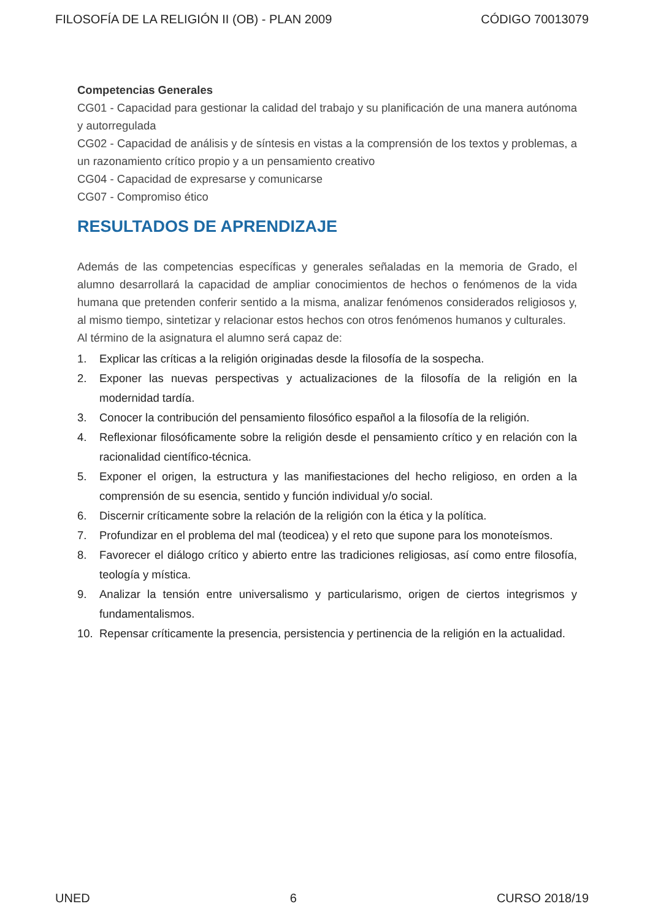FILOSOFÍA DE LA RELIGIÓN II (OB) - PLAN 2009 CÓDIGO 70013079
Competencias Generales
CG01 - Capacidad para gestionar la calidad del trabajo y su planificación de una manera autónoma y autorregulada
CG02 - Capacidad de análisis y de síntesis en vistas a la comprensión de los textos y problemas, a un razonamiento crítico propio y a un pensamiento creativo
CG04 - Capacidad de expresarse y comunicarse
CG07 - Compromiso ético
RESULTADOS DE APRENDIZAJE
Además de las competencias específicas y generales señaladas en la memoria de Grado, el alumno desarrollará la capacidad de ampliar conocimientos de hechos o fenómenos de la vida humana que pretenden conferir sentido a la misma, analizar fenómenos considerados religiosos y, al mismo tiempo, sintetizar y relacionar estos hechos con otros fenómenos humanos y culturales.
Al término de la asignatura el alumno será capaz de:
1. Explicar las críticas a la religión originadas desde la filosofía de la sospecha.
2. Exponer las nuevas perspectivas y actualizaciones de la filosofía de la religión en la modernidad tardía.
3. Conocer la contribución del pensamiento filosófico español a la filosofía de la religión.
4. Reflexionar filosóficamente sobre la religión desde el pensamiento crítico y en relación con la racionalidad científico-técnica.
5. Exponer el origen, la estructura y las manifiestaciones del hecho religioso, en orden a la comprensión de su esencia, sentido y función individual y/o social.
6. Discernir críticamente sobre la relación de la religión con la ética y la política.
7. Profundizar en el problema del mal (teodicea) y el reto que supone para los monoteísmos.
8. Favorecer el diálogo crítico y abierto entre las tradiciones religiosas, así como entre filosofía, teología y mística.
9. Analizar la tensión entre universalismo y particularismo, origen de ciertos integrismos y fundamentalismos.
10. Repensar críticamente la presencia, persistencia y pertinencia de la religión en la actualidad.
UNED 6 CURSO 2018/19